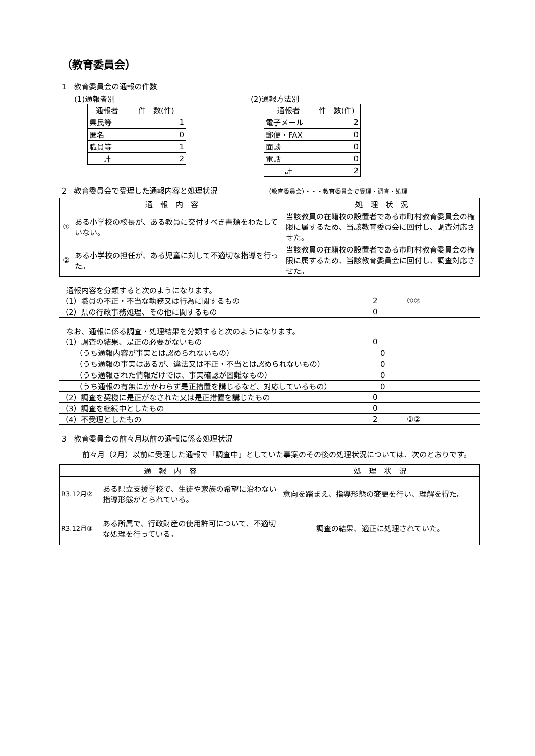（教育委員会）
1　教育委員会の通報の件数
(1)通報者別
| 通報者 | 件 数(件) |
| --- | --- |
| 県民等 | 1 |
| 匿名 | 0 |
| 職員等 | 1 |
| 計 | 2 |
(2)通報方法別
| 通報者 | 件 数(件) |
| --- | --- |
| 電子メール | 2 |
| 郵便・FAX | 0 |
| 面談 | 0 |
| 電話 | 0 |
| 計 | 2 |
2　教育委員会で受理した通報内容と処理状況 （教育委員会）・・・教育委員会で受理・調査・処理
| 通 報 内 容 | | 処 理 状 況 |
| --- | --- | --- |
| ① | ある小学校の校長が、ある教員に交付すべき書類をわたしていない。 | 当該教員の在籍校の設置者である市町村教育委員会の権限に属するため、当該教育委員会に回付し、調査対応させた。 |
| ② | ある小学校の担任が、ある児童に対して不適切な指導を行った。 | 当該教員の在籍校の設置者である市町村教育委員会の権限に属するため、当該教育委員会に回付し、調査対応させた。 |
通報内容を分類すると次のようになります。
| （1）職員の不正・不当な執務又は行為に関するもの | 2 | ①② |
| （2）県の行政事務処理、その他に関するもの | 0 | |
なお、通報に係る調査・処理結果を分類すると次のようになります。
| （1）調査の結果、是正の必要がないもの | 0 | |
| （うち通報内容が事実とは認められないもの） | 0 | |
| （うち通報の事実はあるが、違法又は不正・不当とは認められないもの） | 0 | |
| （うち通報された情報だけでは、事実確認が困難なもの） | 0 | |
| （うち通報の有無にかかわらず是正措置を講じるなど、対応しているもの） | 0 | |
| （2）調査を契機に是正がなされた又は是正措置を講じたもの | 0 | |
| （3）調査を継続中としたもの | 0 | |
| （4）不受理としたもの | 2 | ①② |
3　教育委員会の前々月以前の通報に係る処理状況
前々月（2月）以前に受理した通報で「調査中」としていた事案のその後の処理状況については、次のとおりです。
| 通 報 内 容 | | 処 理 状 況 |
| --- | --- | --- |
| R3.12月② | ある県立支援学校で、生徒や家族の希望に沿わない指導形態がとられている。 | 意向を踏まえ、指導形態の変更を行い、理解を得た。 |
| R3.12月③ | ある所属で、行政財産の使用許可について、不適切な処理を行っている。 | 調査の結果、適正に処理されていた。 |